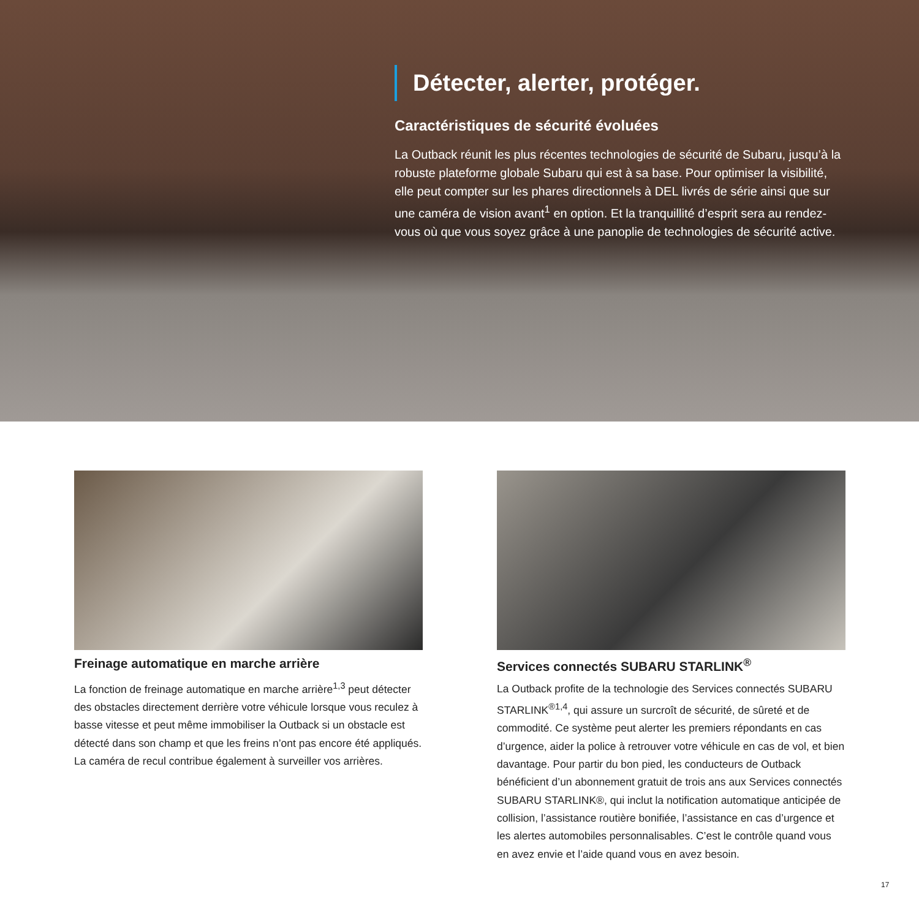Détecter, alerter, protéger.
Caractéristiques de sécurité évoluées
La Outback réunit les plus récentes technologies de sécurité de Subaru, jusqu’à la robuste plateforme globale Subaru qui est à sa base. Pour optimiser la visibilité, elle peut compter sur les phares directionnels à DEL livrés de série ainsi que sur une caméra de vision avant<sup>1</sup> en option. Et la tranquillité d’esprit sera au rendez-vous où que vous soyez grâce à une panoplie de technologies de sécurité active.
Freinage automatique en marche arrière
La fonction de freinage automatique en marche arrière<sup>1,3</sup> peut détecter des obstacles directement derrière votre véhicule lorsque vous reculez à basse vitesse et peut même immobiliser la Outback si un obstacle est détecté dans son champ et que les freins n’ont pas encore été appliqués. La caméra de recul contribue également à surveiller vos arrières.
Services connectés SUBARU STARLINK<sup>®</sup>
La Outback profite de la technologie des Services connectés SUBARU STARLINK<sup>®1,4</sup>, qui assure un surcroît de sécurité, de sûreté et de commodité. Ce système peut alerter les premiers répondants en cas d’urgence, aider la police à retrouver votre véhicule en cas de vol, et bien davantage. Pour partir du bon pied, les conducteurs de Outback bénéficient d’un abonnement gratuit de trois ans aux Services connectés SUBARU STARLINK®, qui inclut la notification automatique anticipée de collision, l’assistance routière bonifiée, l’assistance en cas d’urgence et les alertes automobiles personnalisables. C’est le contrôle quand vous en avez envie et l’aide quand vous en avez besoin.
17